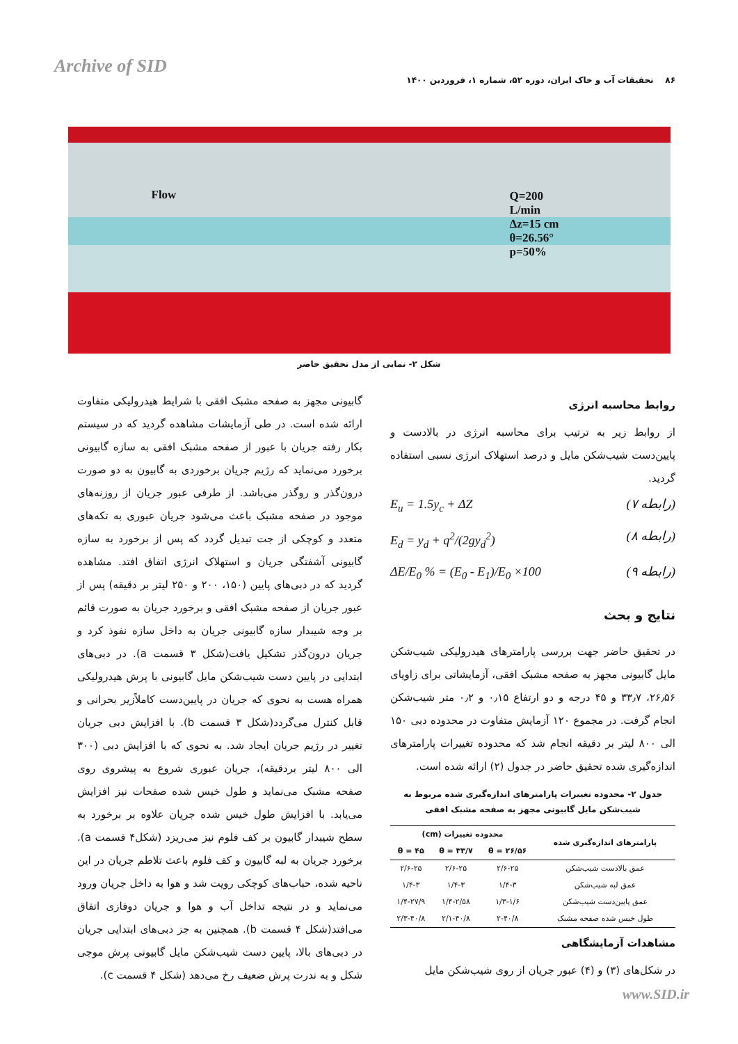Archive of SID
۸۶ تحقیقات آب و خاک ایران، دوره ۵۲، شماره ۱، فروردین ۱۴۰۰
Flow Q=200
L/min
Δz=15 cm
θ=26.56°
p=50%
شکل ۲- نمایی از مدل تحقیق حاضر
روابط محاسبه انرژی
از روابط زیر به ترتیب برای محاسبه انرژی در بالادست و پایین‌دست شیب‌شکن مایل و درصد استهلاک انرژی نسبی استفاده گردید.
(رابطه ۷) E<sub>u</sub> = 1.5y<sub>c</sub> + ΔZ
(رابطه ۸) E<sub>d</sub> = y<sub>d</sub> + q<sup>2</sup>/(2gy<sub>d</sub><sup>2</sup>)
(رابطه ۹) ΔE/E<sub>0</sub> % = (E<sub>0</sub> - E<sub>1</sub>)/E<sub>0</sub> ×100
نتایج و بحث
در تحقیق حاضر جهت بررسی پارامترهای هیدرولیکی شیب‌شکن مایل گابیونی مجهز به صفحه مشبک افقی، آزمایشاتی برای زاویای ۲۶٫۵۶، ۳۳٫۷ و ۴۵ درجه و دو ارتفاع ۰٫۱۵ و ۰٫۲ متر شیب‌شکن انجام گرفت. در مجموع ۱۲۰ آزمایش متفاوت در محدوده دبی ۱۵۰ الی ۸۰۰ لیتر بر دقیقه انجام شد که محدوده تغییرات پارامترهای اندازه‌گیری شده تحقیق حاضر در جدول (۲) ارائه شده است.
جدول ۲- محدوده تغییرات پارامترهای اندازه‌گیری شده مربوط به شیب‌شکن مایل گابیونی مجهز به صفحه مشبک افقی
| پارامترهای اندازه‌گیری شده | محدوده تغییرات (cm) | | |
| --- | --- | --- | --- |
| | θ = ۲۶/۵۶ | θ = ۳۳/۷ | θ = ۴۵ |
| عمق بالادست شیب‌شکن | ۲/۶-۲۵ | ۲/۶-۲۵ | ۲/۶-۲۵ |
| عمق لبه شیب‌شکن | ۱/۴-۳ | ۱/۴-۳ | ۱/۴-۳ |
| عمق پایین‌دست شیب‌شکن | ۱/۳-۱/۶ | ۱/۴-۲/۵۸ | ۱/۴-۲۷/۹ |
| طول خیس شده صفحه مشبک | ۲-۴۰/۸ | ۲/۱-۴۰/۸ | ۲/۳-۴۰/۸ |
مشاهدات آزمایشگاهی
در شکل‌های (۳) و (۴) عبور جریان از روی شیب‌شکن مایل
گابیونی مجهز به صفحه مشبک افقی با شرایط هیدرولیکی متفاوت ارائه شده است. در طی آزمایشات مشاهده گردید که در سیستم بکار رفته جریان با عبور از صفحه مشبک افقی به سازه گابیونی برخورد می‌نماید که رژیم جریان برخوردی به گابیون به دو صورت درون‌گذر و روگذر می‌باشد. از طرفی عبور جریان از روزنه‌های موجود در صفحه مشبک باعث می‌شود جریان عبوری به تکه‌های متعدد و کوچکی از جت تبدیل گردد که پس از برخورد به سازه گابیونی آشفتگی جریان و استهلاک انرژی اتفاق افتد. مشاهده گردید که در دبی‌های پایین (۱۵۰، ۲۰۰ و ۲۵۰ لیتر بر دقیقه) پس از عبور جریان از صفحه مشبک افقی و برخورد جریان به صورت قائم بر وجه شیبدار سازه گابیونی جریان به داخل سازه نفوذ کرد و جریان درون‌گذر تشکیل یافت(شکل ۳ قسمت a). در دبی‌های ابتدایی در پایین دست شیب‌شکن مایل گابیونی با پرش هیدرولیکی همراه هست به نحوی که جریان در پایین‌دست کاملاًزیر بحرانی و قابل کنترل می‌گردد(شکل ۳ قسمت b). با افزایش دبی جریان تغییر در رژیم جریان ایجاد شد. به نحوی که با افزایش دبی (۳۰۰ الی ۸۰۰ لیتر بردقیقه)، جریان عبوری شروع به پیشروی روی صفحه مشبک می‌نماید و طول خیس شده صفحات نیز افزایش می‌یابد. با افزایش طول خیس شده جریان علاوه بر برخورد به سطح شیبدار گابیون بر کف فلوم نیز می‌ریزد (شکل۴ قسمت a). برخورد جریان به لبه گابیون و کف فلوم باعث تلاطم جریان در این ناحیه شده، حباب‌های کوچکی رویت شد و هوا به داخل جریان ورود می‌نماید و در نتیجه تداخل آب و هوا و جریان دوفازی اتفاق می‌افتد(شکل ۴ قسمت b). همچنین به جز دبی‌های ابتدایی جریان در دبی‌های بالا، پایین دست شیب‌شکن مایل گابیونی پرش موجی شکل و به ندرت پرش ضعیف رخ می‌دهد (شکل ۴ قسمت c).
www.SID.ir